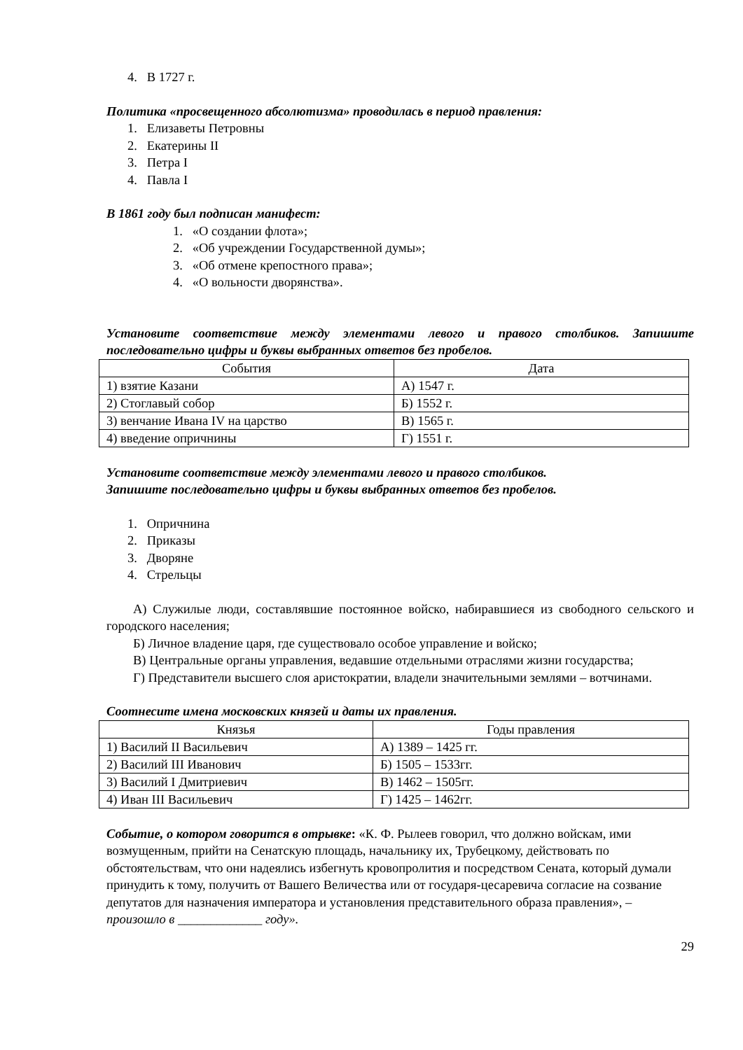4. В 1727 г.
Политика «просвещенного абсолютизма» проводилась в период правления:
1. Елизаветы Петровны
2. Екатерины II
3. Петра I
4. Павла I
В 1861 году был подписан манифест:
1. «О создании флота»;
2. «Об учреждении Государственной думы»;
3. «Об отмене крепостного права»;
4. «О вольности дворянства».
Установите соответствие между элементами левого и правого столбиков. Запишите последовательно цифры и буквы выбранных ответов без пробелов.
| События | Дата |
| --- | --- |
| 1) взятие Казани | А) 1547 г. |
| 2) Стоглавый собор | Б) 1552 г. |
| 3) венчание Ивана IV на царство | В) 1565 г. |
| 4) введение опричнины | Г) 1551 г. |
Установите соответствие между элементами левого и правого столбиков.
Запишите последовательно цифры и буквы выбранных ответов без пробелов.
1. Опричнина
2. Приказы
3. Дворяне
4. Стрельцы
А) Служилые люди, составлявшие постоянное войско, набиравшиеся из свободного сельского и городского населения;
Б) Личное владение царя, где существовало особое управление и войско;
В) Центральные органы управления, ведавшие отдельными отраслями жизни государства;
Г) Представители высшего слоя аристократии, владели значительными землями – вотчинами.
Соотнесите имена московских князей и даты их правления.
| Князья | Годы правления |
| --- | --- |
| 1) Василий II Васильевич | А) 1389 – 1425 гг. |
| 2) Василий III Иванович | Б) 1505 – 1533гг. |
| 3) Василий I Дмитриевич | В) 1462 – 1505гг. |
| 4) Иван III Васильевич | Г) 1425 – 1462гг. |
Событие, о котором говорится в отрывке: «К. Ф. Рылеев говорил, что должно войскам, ими возмущенным, прийти на Сенатскую площадь, начальнику их, Трубецкому, действовать по обстоятельствам, что они надеялись избегнуть кровопролития и посредством Сената, который думали принудить к тому, получить от Вашего Величества или от государя-цесаревича согласие на созвание депутатов для назначения императора и установления представительного образа правления», – произошло в _____________ году».
29